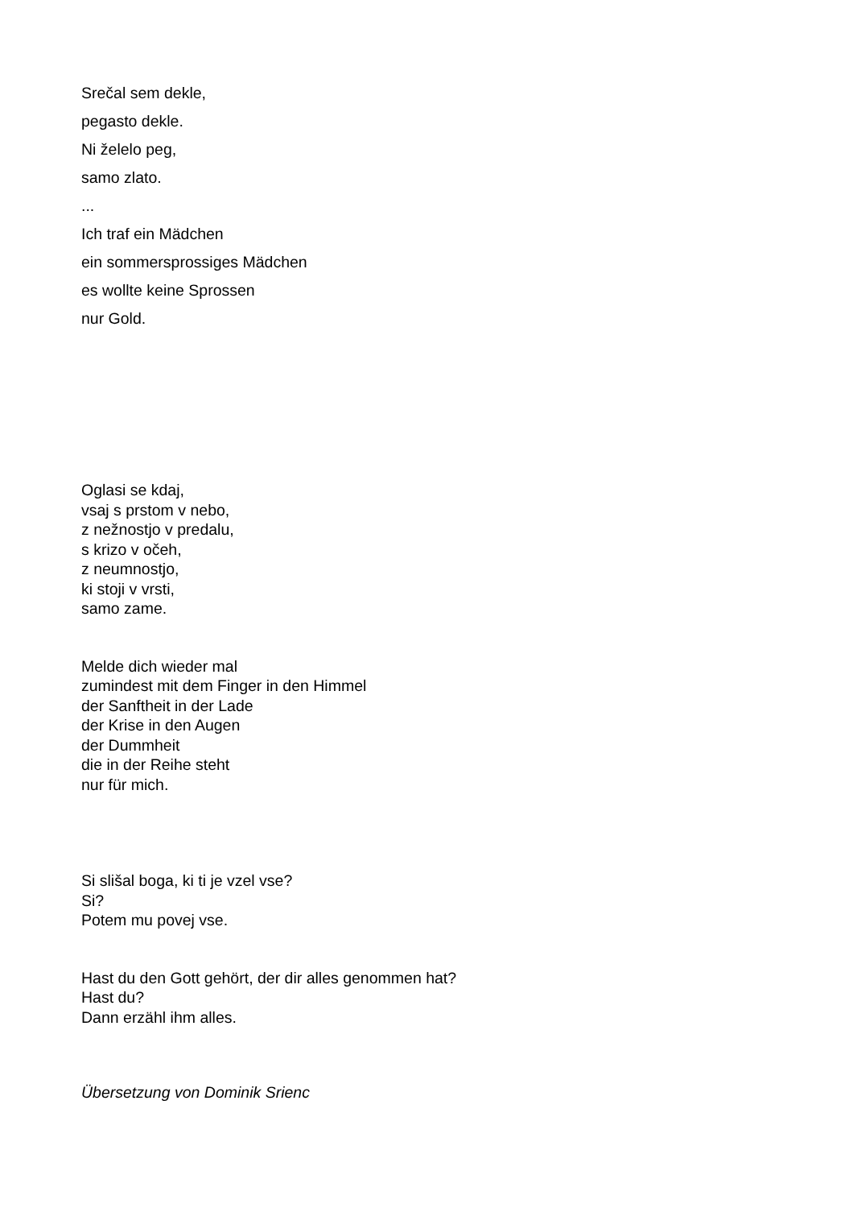Srečal sem dekle,
pegasto dekle.
Ni želelo peg,
samo zlato.
...
Ich traf ein Mädchen
ein sommersprossiges Mädchen
es wollte keine Sprossen
nur Gold.
Oglasi se kdaj,
vsaj s prstom v nebo,
z nežnostjo v predalu,
s krizo v očeh,
z neumnostjo,
ki stoji v vrsti,
samo zame.
Melde dich wieder mal
zumindest mit dem Finger in den Himmel
der Sanftheit in der Lade
der Krise in den Augen
der Dummheit
die in der Reihe steht
nur für mich.
Si slišal boga, ki ti je vzel vse?
Si?
Potem mu povej vse.
Hast du den Gott gehört, der dir alles genommen hat?
Hast du?
Dann erzähl ihm alles.
Übersetzung von Dominik Srienc